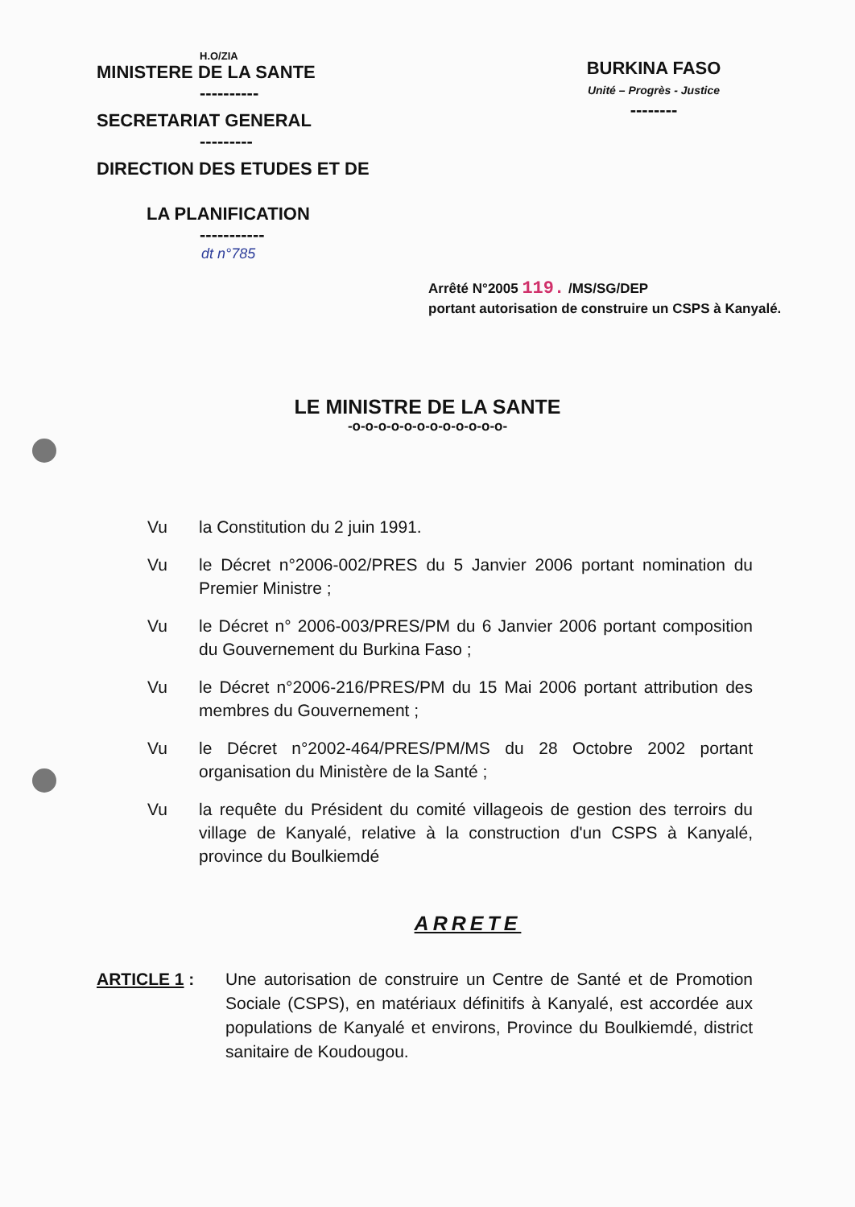H.O/ZIA
MINISTERE DE LA SANTE
----------
SECRETARIAT GENERAL
---------
DIRECTION DES ETUDES ET DE
LA PLANIFICATION
-----------
BURKINA FASO
Unité – Progrès - Justice
--------
dt n°785
Arrêté N°2005 119. /MS/SG/DEP
portant autorisation de construire un CSPS à Kanyalé.
LE MINISTRE DE LA SANTE
-o-o-o-o-o-o-o-o-o-o-o-o-
Vu la Constitution du 2 juin 1991.
Vu le Décret n°2006-002/PRES du 5 Janvier 2006 portant nomination du Premier Ministre ;
Vu le Décret n° 2006-003/PRES/PM du 6 Janvier 2006 portant composition du Gouvernement du Burkina Faso ;
Vu le Décret n°2006-216/PRES/PM du 15 Mai 2006 portant attribution des membres du Gouvernement ;
Vu le Décret n°2002-464/PRES/PM/MS du 28 Octobre 2002 portant organisation du Ministère de la Santé ;
Vu la requête du Président du comité villageois de gestion des terroirs du village de Kanyalé, relative à la construction d'un CSPS à Kanyalé, province du Boulkiemdé
ARRETE
ARTICLE 1 : Une autorisation de construire un Centre de Santé et de Promotion Sociale (CSPS), en matériaux définitifs à Kanyalé, est accordée aux populations de Kanyalé et environs, Province du Boulkiemdé, district sanitaire de Koudougou.